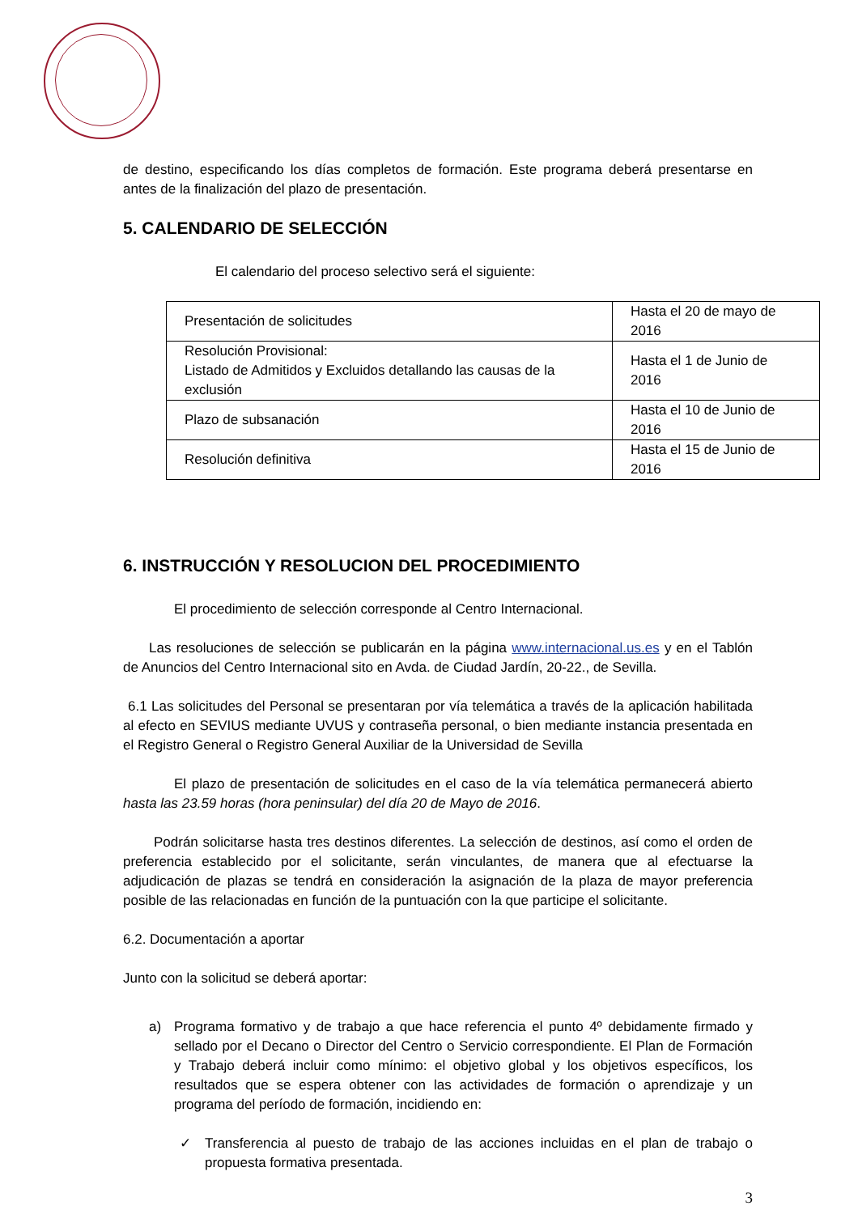de destino, especificando los días completos de formación. Este programa deberá presentarse en antes de la finalización del plazo de presentación.
5. CALENDARIO DE SELECCIÓN
El calendario del proceso selectivo será el siguiente:
| Presentación de solicitudes | Hasta el 20 de mayo de 2016 |
| Resolución Provisional: Listado de Admitidos y Excluidos detallando las causas de la exclusión | Hasta el 1 de Junio de 2016 |
| Plazo de subsanación | Hasta el 10 de Junio de 2016 |
| Resolución definitiva | Hasta el 15 de Junio de 2016 |
6. INSTRUCCIÓN Y RESOLUCION DEL PROCEDIMIENTO
El procedimiento de selección corresponde al Centro Internacional.
Las resoluciones de selección se publicarán en la página www.internacional.us.es y en el Tablón de Anuncios del Centro Internacional sito en Avda. de Ciudad Jardín, 20-22., de Sevilla.
6.1 Las solicitudes del Personal se presentaran por vía telemática a través de la aplicación habilitada al efecto en SEVIUS mediante UVUS y contraseña personal, o bien mediante instancia presentada en el Registro General o Registro General Auxiliar de la Universidad de Sevilla
El plazo de presentación de solicitudes en el caso de la vía telemática permanecerá abierto hasta las 23.59 horas (hora peninsular) del día 20 de Mayo de 2016.
Podrán solicitarse hasta tres destinos diferentes. La selección de destinos, así como el orden de preferencia establecido por el solicitante, serán vinculantes, de manera que al efectuarse la adjudicación de plazas se tendrá en consideración la asignación de la plaza de mayor preferencia posible de las relacionadas en función de la puntuación con la que participe el solicitante.
6.2. Documentación a aportar
Junto con la solicitud se deberá aportar:
a) Programa formativo y de trabajo a que hace referencia el punto 4º debidamente firmado y sellado por el Decano o Director del Centro o Servicio correspondiente. El Plan de Formación y Trabajo deberá incluir como mínimo: el objetivo global y los objetivos específicos, los resultados que se espera obtener con las actividades de formación o aprendizaje y un programa del período de formación, incidiendo en:
✓ Transferencia al puesto de trabajo de las acciones incluidas en el plan de trabajo o propuesta formativa presentada.
3